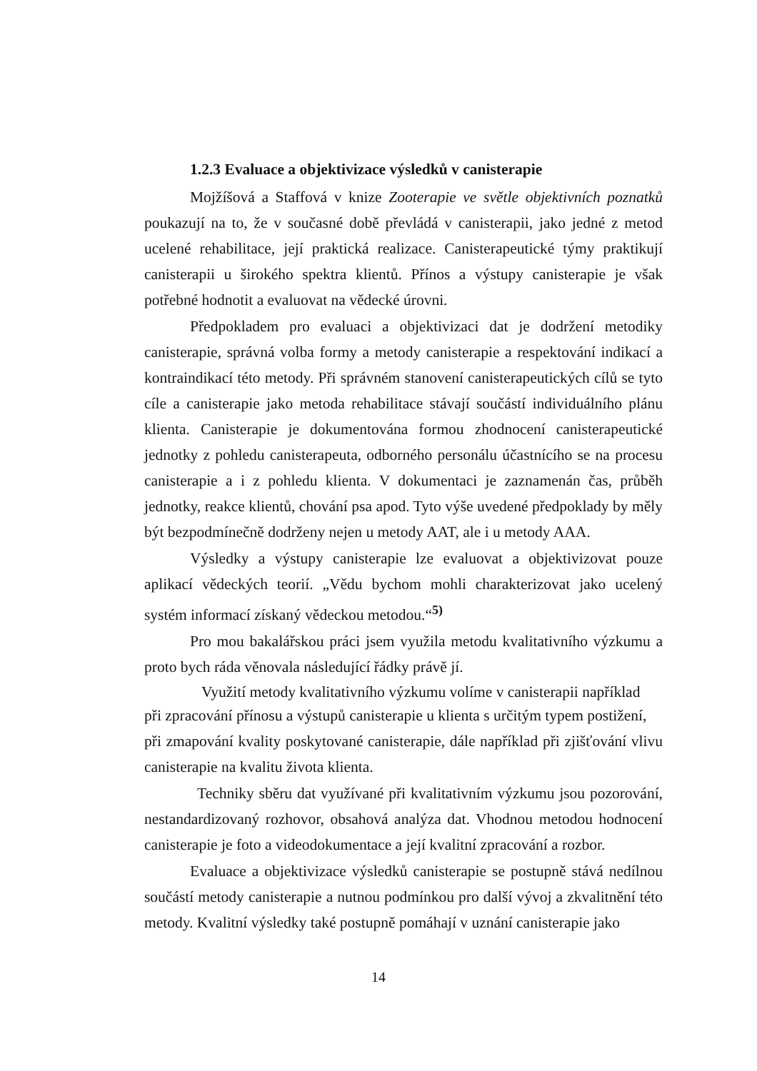1.2.3 Evaluace a objektivizace výsledků v canisterapie
Mojžíšová a Staffová v knize Zooterapie ve světle objektivních poznatků poukazují na to, že v současné době převládá v canisterapii, jako jedné z metod ucelené rehabilitace, její praktická realizace. Canisterapeutické týmy praktikují canisterapii u širokého spektra klientů. Přínos a výstupy canisterapie je však potřebné hodnotit a evaluovat na vědecké úrovni.
Předpokladem pro evaluaci a objektivizaci dat je dodržení metodiky canisterapie, správná volba formy a metody canisterapie a respektování indikací a kontraindikací této metody. Při správném stanovení canisterapeutických cílů se tyto cíle a canisterapie jako metoda rehabilitace stávají součástí individuálního plánu klienta. Canisterapie je dokumentována formou zhodnocení canisterapeutické jednotky z pohledu canisterapeuta, odborného personálu účastnícího se na procesu canisterapie a i z pohledu klienta. V dokumentaci je zaznamenán čas, průběh jednotky, reakce klientů, chování psa apod. Tyto výše uvedené předpoklady by měly být bezpodmínečně dodrženy nejen u metody AAT, ale i u metody AAA.
Výsledky a výstupy canisterapie lze evaluovat a objektivizovat pouze aplikací vědeckých teorií. „Vědu bychom mohli charakterizovat jako ucelený systém informací získaný vědeckou metodou.“<sup>5)</sup>
Pro mou bakalářskou práci jsem využila metodu kvalitativního výzkumu a proto bych ráda věnovala následující řádky právě jí.
Využití metody kvalitativního výzkumu volíme v canisterapii například
při zpracování přínosu a výstupů canisterapie u klienta s určitým typem postižení,
při zmapování kvality poskytované canisterapie, dále například při zjišťování vlivu canisterapie na kvalitu života klienta.
Techniky sběru dat využívané při kvalitativním výzkumu jsou pozorování, nestandardizovaný rozhovor, obsahová analýza dat. Vhodnou metodou hodnocení canisterapie je foto a videodokumentace a její kvalitní zpracování a rozbor.
Evaluace a objektivizace výsledků canisterapie se postupně stává nedílnou součástí metody canisterapie a nutnou podmínkou pro další vývoj a zkvalitnění této metody. Kvalitní výsledky také postupně pomáhají v uznání canisterapie jako
14